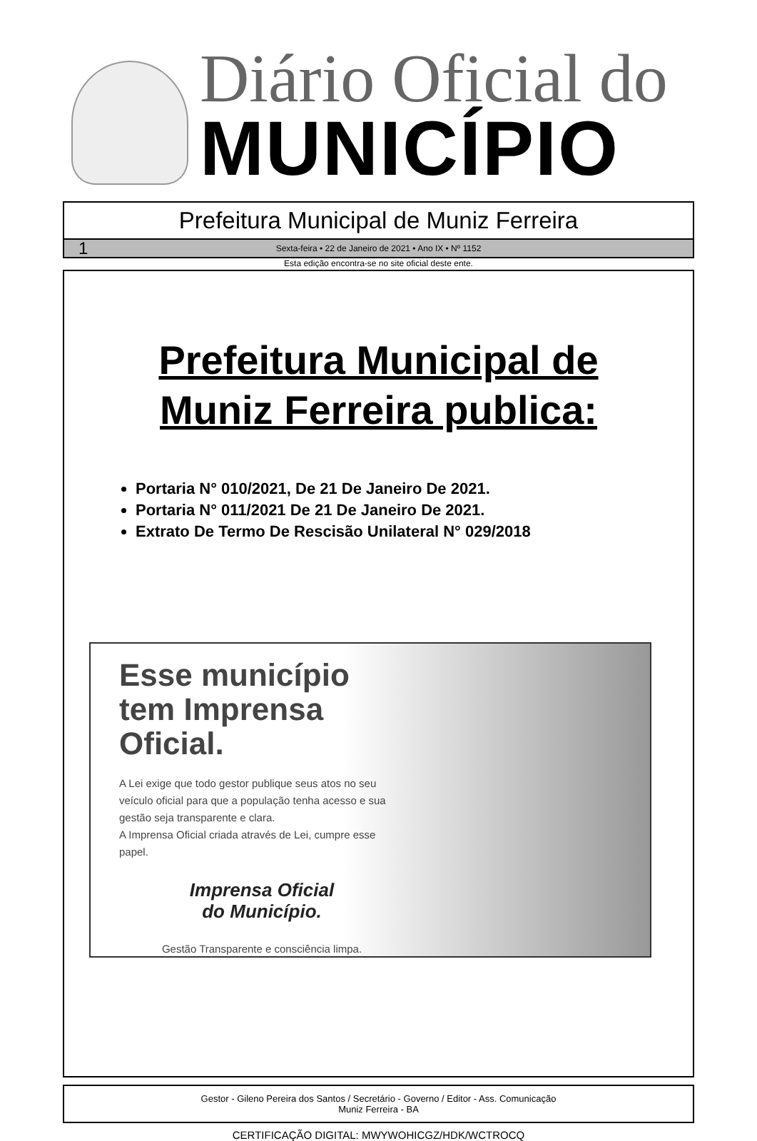Diário Oficial do
MUNICÍPIO
Prefeitura Municipal de Muniz Ferreira
1 Sexta-feira • 22 de Janeiro de 2021 • Ano IX • Nº 1152
Esta edição encontra-se no site oficial deste ente.
Prefeitura Municipal de
Muniz Ferreira publica:
Portaria N° 010/2021, De 21 De Janeiro De 2021.
Portaria N° 011/2021 De 21 De Janeiro De 2021.
Extrato De Termo De Rescisão Unilateral N° 029/2018
Esse município tem Imprensa Oficial.
A Lei exige que todo gestor publique seus atos no seu veículo oficial para que a população tenha acesso e sua gestão seja transparente e clara.
A Imprensa Oficial criada através de Lei, cumpre esse papel.
Imprensa Oficial
do Município.
Gestão Transparente e consciência limpa.
Gestor - Gileno Pereira dos Santos / Secretário - Governo / Editor - Ass. Comunicação
Muniz Ferreira - BA
CERTIFICAÇÃO DIGITAL: MWYWOHICGZ/HDK/WCTROCQ